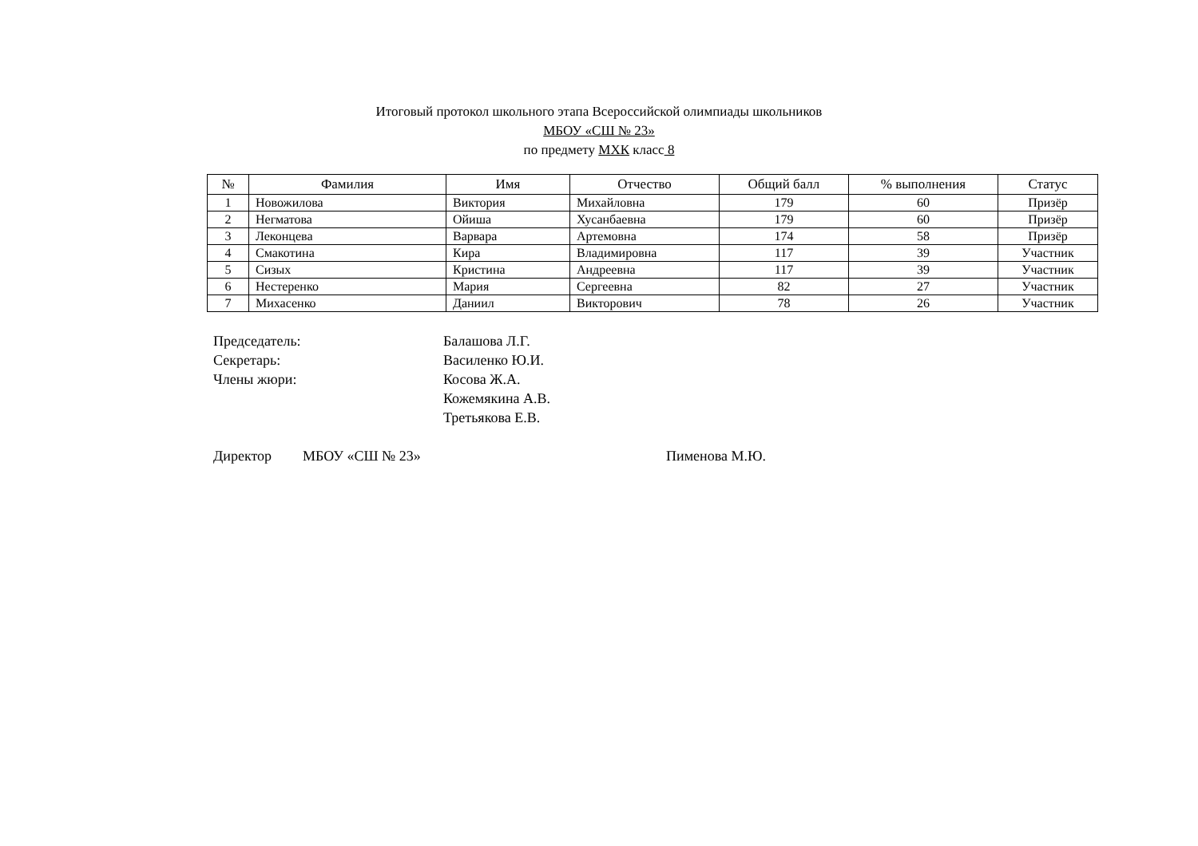Итоговый протокол школьного этапа Всероссийской олимпиады школьников
МБОУ «СШ № 23»
по предмету МХК класс 8
| № | Фамилия | Имя | Отчество | Общий балл | % выполнения | Статус |
| --- | --- | --- | --- | --- | --- | --- |
| 1 | Новожилова | Виктория | Михайловна | 179 | 60 | Призёр |
| 2 | Негматова | Ойиша | Хусанбаевна | 179 | 60 | Призёр |
| 3 | Леконцева | Варвара | Артемовна | 174 | 58 | Призёр |
| 4 | Смакотина | Кира | Владимировна | 117 | 39 | Участник |
| 5 | Сизых | Кристина | Андреевна | 117 | 39 | Участник |
| 6 | Нестеренко | Мария | Сергеевна | 82 | 27 | Участник |
| 7 | Михасенко | Даниил | Викторович | 78 | 26 | Участник |
Председатель: Балашова Л.Г.
Секретарь: Василенко Ю.И.
Члены жюри: Косова Ж.А.
Кожемякина А.В.
Третьякова Е.В.
Директор МБОУ «СШ № 23» Пименова М.Ю.